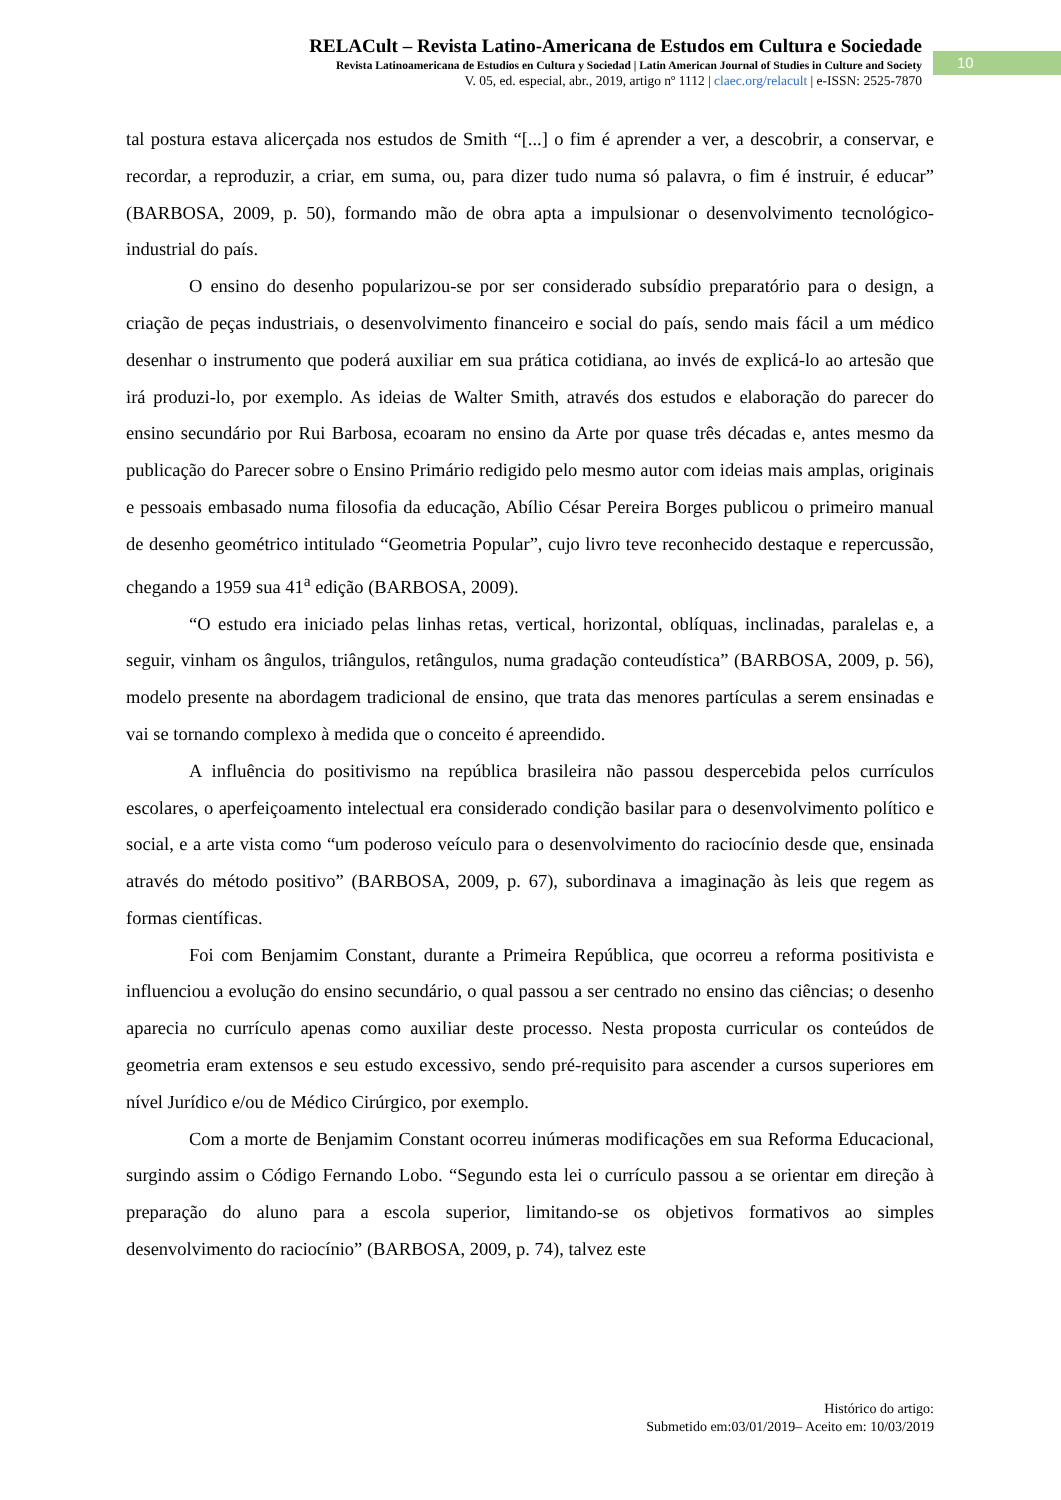RELACult – Revista Latino-Americana de Estudos em Cultura e Sociedade
Revista Latinoamericana de Estudios en Cultura y Sociedad | Latin American Journal of Studies in Culture and Society
V. 05, ed. especial, abr., 2019, artigo nº 1112 | claec.org/relacult | e-ISSN: 2525-7870
10
tal postura estava alicerçada nos estudos de Smith “[...] o fim é aprender a ver, a descobrir, a conservar, e recordar, a reproduzir, a criar, em suma, ou, para dizer tudo numa só palavra, o fim é instruir, é educar” (BARBOSA, 2009, p. 50), formando mão de obra apta a impulsionar o desenvolvimento tecnológico-industrial do país.
O ensino do desenho popularizou-se por ser considerado subsídio preparatório para o design, a criação de peças industriais, o desenvolvimento financeiro e social do país, sendo mais fácil a um médico desenhar o instrumento que poderá auxiliar em sua prática cotidiana, ao invés de explicá-lo ao artesão que irá produzi-lo, por exemplo. As ideias de Walter Smith, através dos estudos e elaboração do parecer do ensino secundário por Rui Barbosa, ecoaram no ensino da Arte por quase três décadas e, antes mesmo da publicação do Parecer sobre o Ensino Primário redigido pelo mesmo autor com ideias mais amplas, originais e pessoais embasado numa filosofia da educação, Abílio César Pereira Borges publicou o primeiro manual de desenho geométrico intitulado “Geometria Popular”, cujo livro teve reconhecido destaque e repercussão, chegando a 1959 sua 41<sup>a</sup> edição (BARBOSA, 2009).
“O estudo era iniciado pelas linhas retas, vertical, horizontal, oblíquas, inclinadas, paralelas e, a seguir, vinham os ângulos, triângulos, retângulos, numa gradação conteudística” (BARBOSA, 2009, p. 56), modelo presente na abordagem tradicional de ensino, que trata das menores partículas a serem ensinadas e vai se tornando complexo à medida que o conceito é apreendido.
A influência do positivismo na república brasileira não passou despercebida pelos currículos escolares, o aperfeiçoamento intelectual era considerado condição basilar para o desenvolvimento político e social, e a arte vista como “um poderoso veículo para o desenvolvimento do raciocínio desde que, ensinada através do método positivo” (BARBOSA, 2009, p. 67), subordinava a imaginação às leis que regem as formas científicas.
Foi com Benjamim Constant, durante a Primeira República, que ocorreu a reforma positivista e influenciou a evolução do ensino secundário, o qual passou a ser centrado no ensino das ciências; o desenho aparecia no currículo apenas como auxiliar deste processo. Nesta proposta curricular os conteúdos de geometria eram extensos e seu estudo excessivo, sendo pré-requisito para ascender a cursos superiores em nível Jurídico e/ou de Médico Cirúrgico, por exemplo.
Com a morte de Benjamim Constant ocorreu inúmeras modificações em sua Reforma Educacional, surgindo assim o Código Fernando Lobo. “Segundo esta lei o currículo passou a se orientar em direção à preparação do aluno para a escola superior, limitando-se os objetivos formativos ao simples desenvolvimento do raciocínio” (BARBOSA, 2009, p. 74), talvez este
Histórico do artigo:
Submetido em:03/01/2019– Aceito em: 10/03/2019